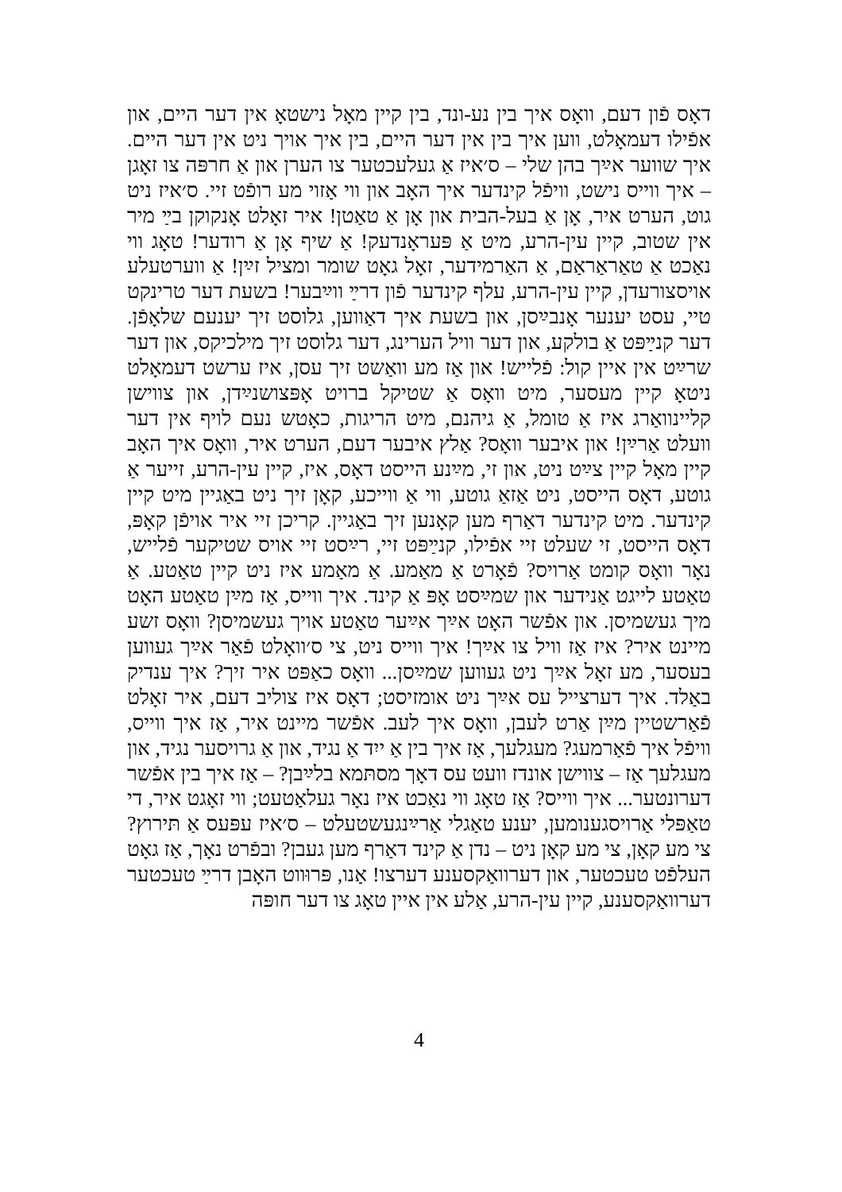דאָס פֿון דעם, וואָס איך בין נע-ונד, בין קיין מאָל נישטאָ אין דער היים, און אפֿילו דעמאָלט, ווען איך בין אין דער היים, בין איך אויך ניט אין דער היים. איך שווער אײַך בהן שלי – ס׳איז אַ געלעכטער צו הערן און אַ חרפּה צו זאָגן – איך ווייס נישט, וויפֿל קינדער איך האָב און ווי אַזוי מע רופֿט זיי. ס׳איז ניט גוט, הערט איר, אָן אַ בעל-הבית און אָן אַ טאַטן! איר זאָלט אָנקוקן בײַ מיר אין שטוב, קיין עין-הרע, מיט אַ פּעראָנדעק! אַ שיף אָן אַ רודער! טאָג ווי נאַכט אַ טאַראַראַם, אַ האַרמידער, זאָל גאָט שומר ומציל זײַן! אַ ווערטעלע אויסצורעדן, קיין עין-הרע, עלף קינדער פֿון דרײַ ווײַבער! בשעת דער טרינקט טיי, עסט יענער אָנבײַסן, און בשעת איך דאַווען, גלוסט זיך יענעם שלאָפֿן. דער קנײַפּט אַ בולקע, און דער וויל הערינג, דער גלוסט זיך מילכיקס, און דער שרײַט אין איין קול: פֿלייש! און אַז מע וואַשט זיך עסן, איז ערשט דעמאָלט ניטאָ קיין מעסער, מיט וואָס אַ שטיקל ברויט אָפּצושנײַדן, און צווישן קליינוואַרג איז אַ טומל, אַ גיהנם, מיט הריגות, כאָטש נעם לויף אין דער וועלט אַרײַן! און איבער וואָס? אַלץ איבער דעם, הערט איר, וואָס איך האָב קיין מאָל קיין צײַט ניט, און זי, מײַנע הייסט דאָס, איז, קיין עין-הרע, זייער אַ גוטע, דאָס הייסט, ניט אַזאַ גוטע, ווי אַ ווייכע, קאָן זיך ניט באַגיין מיט קיין קינדער. מיט קינדער דאַרף מען קאָנען זיך באַגיין. קריכן זיי איר אויפֿן קאָפּ, דאָס הייסט, זי שעלט זיי אפֿילו, קנײַפּט זיי, רײַסט זיי אויס שטיקער פֿלייש, נאָר וואָס קומט אַרויס? פֿאָרט אַ מאַמע. אַ מאַמע איז ניט קיין טאַטע. אַ טאַטע לייגט אַנידער און שמײַסט אָפּ אַ קינד. איך ווייס, אַז מײַן טאַטע האָט מיך געשמיסן. און אפֿשר האָט אײַך אײַער טאַטע אויך געשמיסן? וואָס זשע מיינט איר? איז אַז וויל צו אײַך! איך ווייס ניט, צי ס׳וואָלט פֿאַר אײַך געווען בעסער, מע זאָל אײַך ניט געווען שמײַסן... וואָס כאַפּט איר זיך? איך ענדיק באַלד. איך דערצייל עס אײַך ניט אומזיסט; דאָס איז צוליב דעם, איר זאָלט פֿאַרשטיין מײַן אַרט לעבן, וואָס איך לעב. אפֿשר מיינט איר, אַז איך ווייס, וויפֿל איך פֿאַרמעג? מעגלעך, אַז איך בין אַ ייִד אַ נגיד, און אַ גרויסער נגיד, און מעגלעך אַז – צווישן אונדז וועט עס דאָך מסתּמא בלײַבן? – אַז איך בין אפֿשר דערונטער... איך ווייס? אַז טאָג ווי נאַכט איז נאָר געלאַטעט; ווי זאָגט איר, די טאַפּלי אַרויסגענומען, יענע טאַגלי אַרײַנגעשטעלט – ס׳איז עפּעס אַ תּירוץ? צי מע קאָן, צי מע קאָן ניט – נדן אַ קינד דאַרף מען געבן? ובפֿרט נאָך, אַז גאָט העלפֿט טעכטער, און דערוואַקסענע דערצו! אַנו, פּרוּווט האָבן דרײַ טעכטער דערוואַקסענע, קיין עין-הרע, אַלע אין איין טאָג צו דער חופּה
4